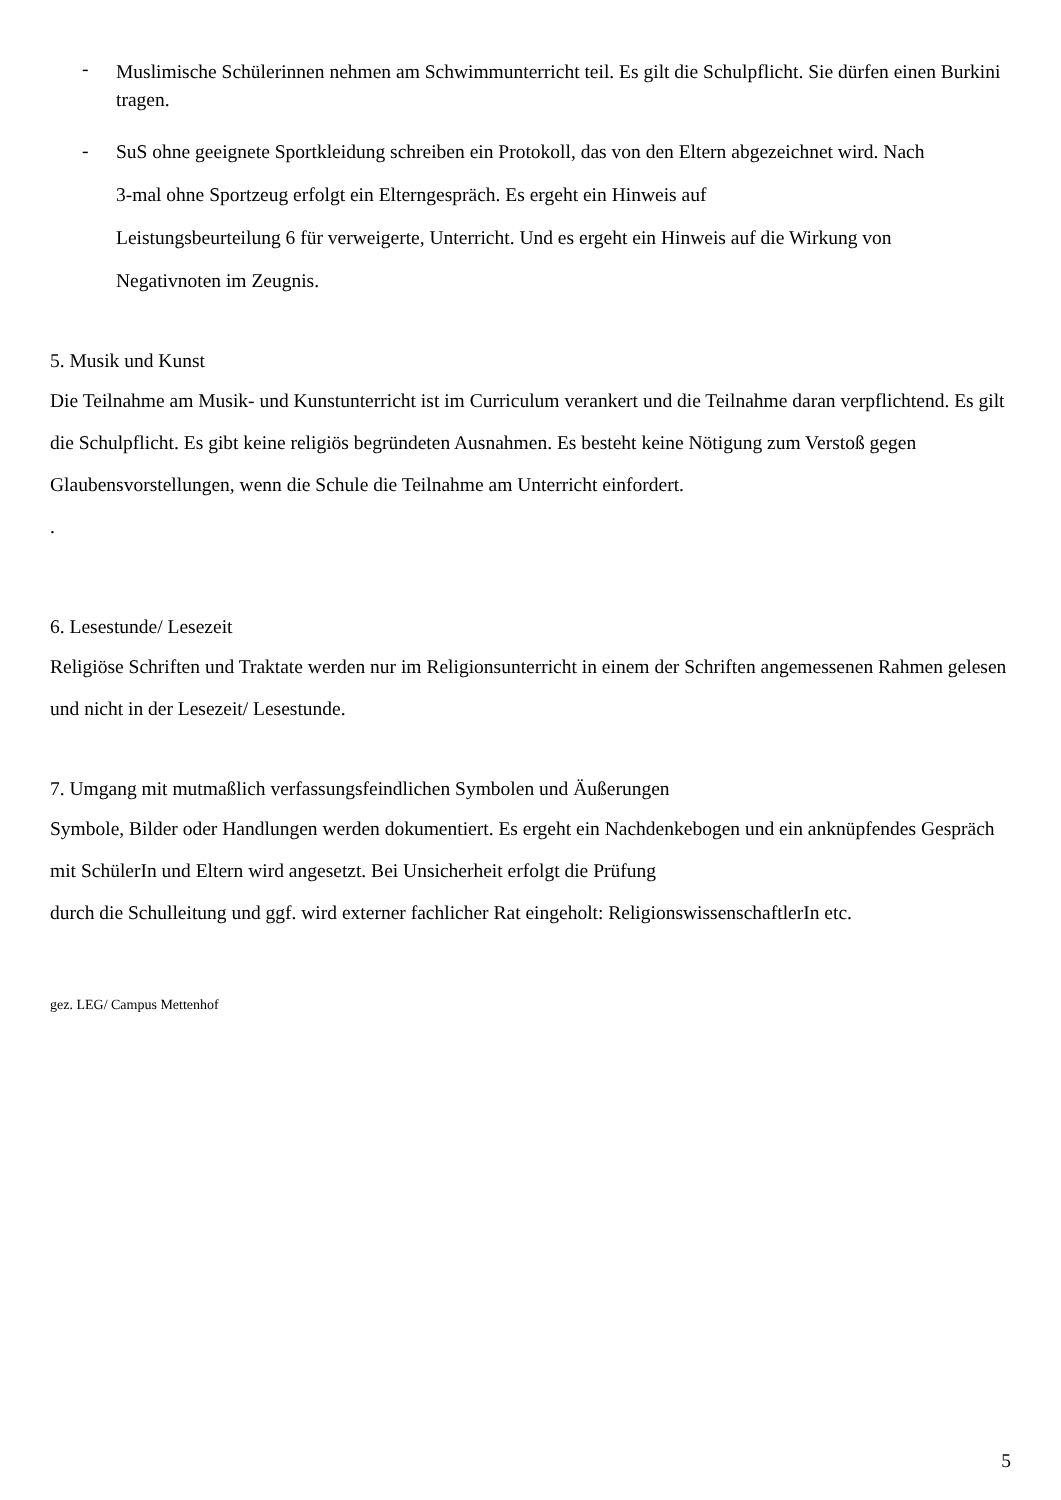- Muslimische Schülerinnen nehmen am Schwimmunterricht teil. Es gilt die Schulpflicht. Sie dürfen einen Burkini tragen.
- SuS ohne geeignete Sportkleidung schreiben ein Protokoll, das von den Eltern abgezeichnet wird. Nach
3-mal ohne Sportzeug erfolgt ein Elterngespräch. Es ergeht ein Hinweis auf
Leistungsbeurteilung 6 für verweigerte, Unterricht. Und es ergeht ein Hinweis auf die Wirkung von
Negativnoten im Zeugnis.
5. Musik und Kunst
Die Teilnahme am Musik- und Kunstunterricht ist im Curriculum verankert und die Teilnahme daran verpflichtend. Es gilt die Schulpflicht. Es gibt keine religiös begründeten Ausnahmen. Es besteht keine Nötigung zum Verstoß gegen Glaubensvorstellungen, wenn die Schule die Teilnahme am Unterricht einfordert.
.
6. Lesestunde/ Lesezeit
Religiöse Schriften und Traktate werden nur im Religionsunterricht in einem der Schriften angemessenen Rahmen gelesen und nicht in der Lesezeit/ Lesestunde.
7. Umgang mit mutmaßlich verfassungsfeindlichen Symbolen und Äußerungen
Symbole, Bilder oder Handlungen werden dokumentiert. Es ergeht ein Nachdenkebogen und ein anknüpfendes Gespräch mit SchülerIn und Eltern wird angesetzt. Bei Unsicherheit erfolgt die Prüfung
durch die Schulleitung und ggf. wird externer fachlicher Rat eingeholt: ReligionswissenschaftlerIn etc.
gez. LEG/ Campus Mettenhof
5